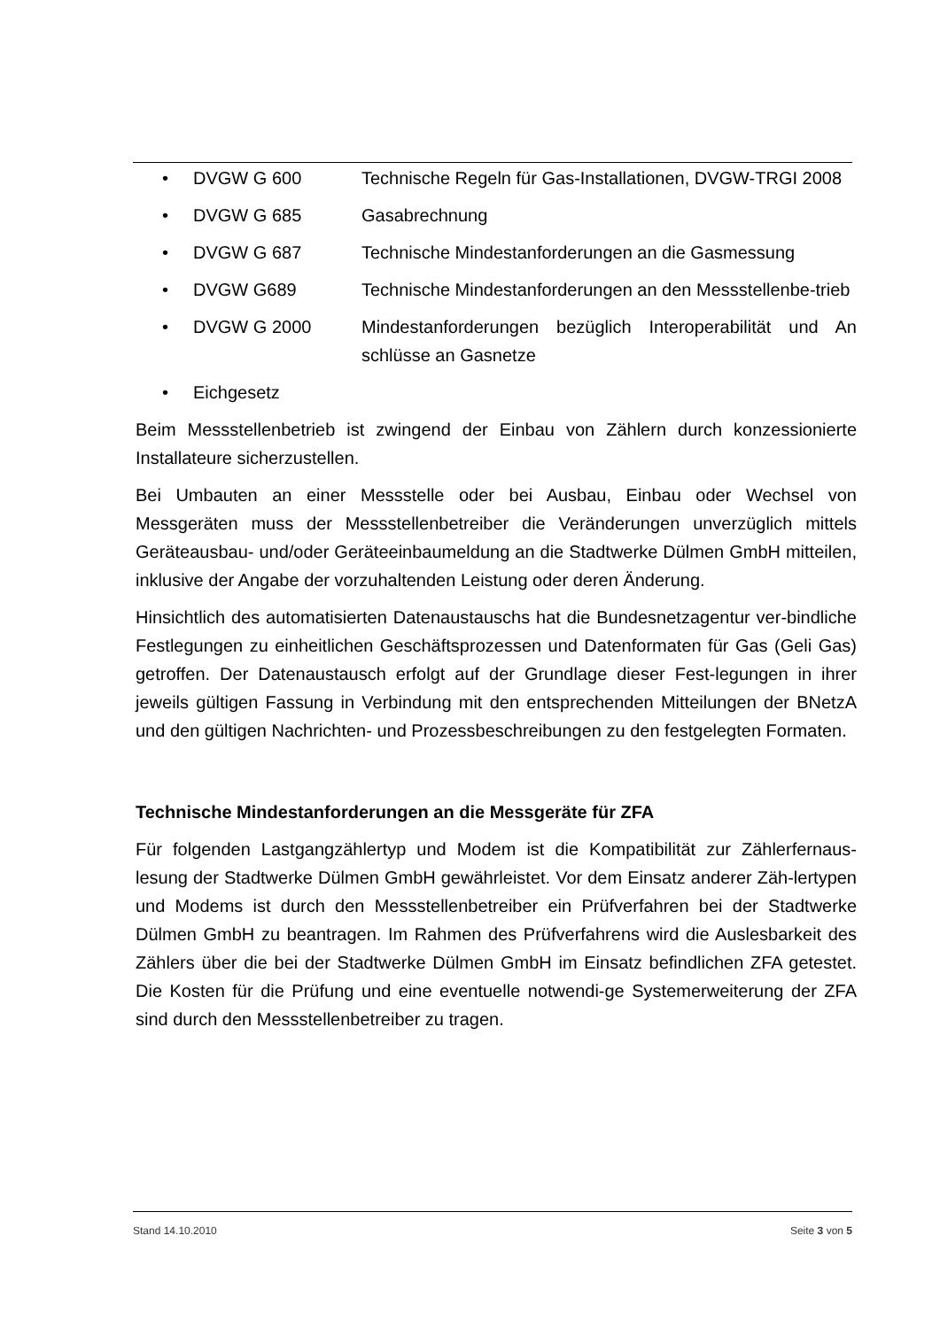• DVGW G 600 Technische Regeln für Gas-Installationen, DVGW-TRGI 2008
• DVGW G 685 Gasabrechnung
• DVGW G 687 Technische Mindestanforderungen an die Gasmessung
• DVGW G689 Technische Mindestanforderungen an den Messstellenbe-trieb
• DVGW G 2000 Mindestanforderungen bezüglich Interoperabilität und An schlüsse an Gasnetze
• Eichgesetz
Beim Messstellenbetrieb ist zwingend der Einbau von Zählern durch konzessionierte Installateure sicherzustellen.
Bei Umbauten an einer Messstelle oder bei Ausbau, Einbau oder Wechsel von Messgeräten muss der Messstellenbetreiber die Veränderungen unverzüglich mittels Geräteausbau- und/oder Geräteeinbaumeldung an die Stadtwerke Dülmen GmbH mitteilen, inklusive der Angabe der vorzuhaltenden Leistung oder deren Änderung.
Hinsichtlich des automatisierten Datenaustauschs hat die Bundesnetzagentur ver-bindliche Festlegungen zu einheitlichen Geschäftsprozessen und Datenformaten für Gas (Geli Gas) getroffen. Der Datenaustausch erfolgt auf der Grundlage dieser Fest-legungen in ihrer jeweils gültigen Fassung in Verbindung mit den entsprechenden Mitteilungen der BNetzA und den gültigen Nachrichten- und Prozessbeschreibungen zu den festgelegten Formaten.
Technische Mindestanforderungen an die Messgeräte für ZFA
Für folgenden Lastgangzählertyp und Modem ist die Kompatibilität zur Zählerfernaus-lesung der Stadtwerke Dülmen GmbH gewährleistet. Vor dem Einsatz anderer Zäh-lertypen und Modems ist durch den Messstellenbetreiber ein Prüfverfahren bei der Stadtwerke Dülmen GmbH zu beantragen. Im Rahmen des Prüfverfahrens wird die Auslesbarkeit des Zählers über die bei der Stadtwerke Dülmen GmbH im Einsatz befindlichen ZFA getestet. Die Kosten für die Prüfung und eine eventuelle notwendi-ge Systemerweiterung der ZFA sind durch den Messstellenbetreiber zu tragen.
Stand 14.10.2010 Seite 3 von 5